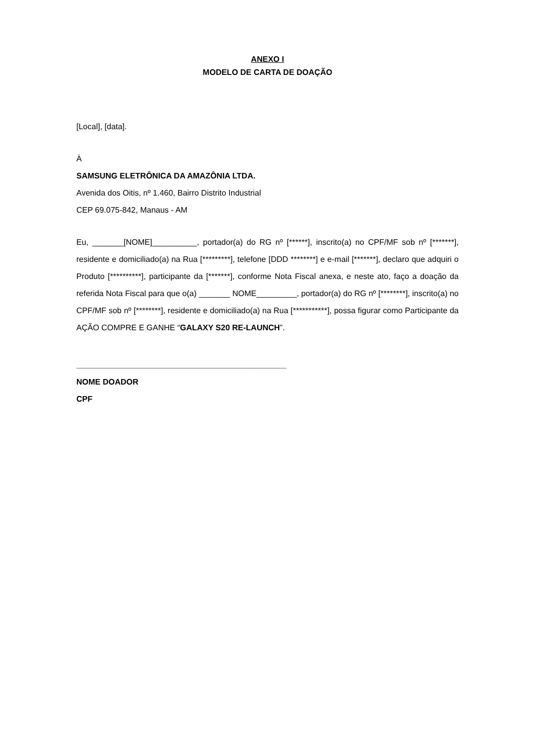ANEXO I
MODELO DE CARTA DE DOAÇÃO
[Local], [data].
À
SAMSUNG ELETRÔNICA DA AMAZÔNIA LTDA.
Avenida dos Oitis, nº 1.460, Bairro Distrito Industrial
CEP 69.075-842, Manaus - AM
Eu, _______[NOME]__________, portador(a) do RG nº [******], inscrito(a) no CPF/MF sob nº [*******], residente e domiciliado(a) na Rua [*********], telefone [DDD ********] e e-mail [*******], declaro que adquiri o Produto [**********], participante da [*******], conforme Nota Fiscal anexa, e neste ato, faço a doação da referida Nota Fiscal para que o(a) _______ NOME_________, portador(a) do RG nº [********], inscrito(a) no CPF/MF sob nº [********], residente e domiciliado(a) na Rua [***********], possa figurar como Participante da AÇÃO COMPRE E GANHE “GALAXY S20 RE-LAUNCH”.
_______________________________________________
NOME DOADOR
CPF